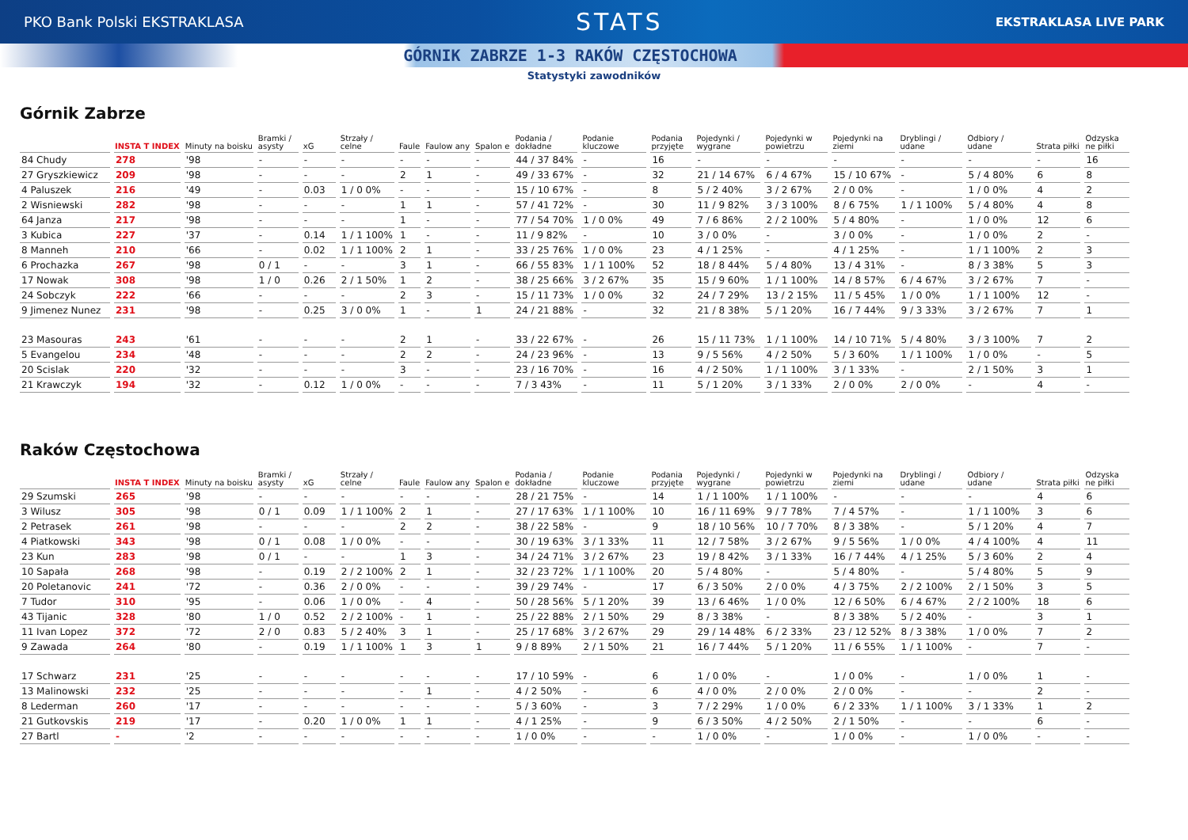PKO Bank Polski EKSTRAKLASA
STATS
EKSTRAKLASA LIVE PARK
GÓRNIK ZABRZE 1-3 RAKÓW CZĘSTOCHOWA
Statystyki zawodników
Górnik Zabrze
| | INSTA T INDEX | Minuty na boisku | Bramki / asysty | xG | Strzały / celne | Faule | Faulow any | Spalon e | Podania / dokładne | Podanie kluczowe | Podania przyjęte | Pojedynki / wygrane | Pojedynki w powietrzu | Pojedynki na ziemi | Dryblingi / udane | Odbiory / udane | Strata piłki | Odzyska ne piłki |
| --- | --- | --- | --- | --- | --- | --- | --- | --- | --- | --- | --- | --- | --- | --- | --- | --- | --- | --- |
| 84 Chudy | 278 | '98 | - | - | - | - | - | - | 44 / 37 84% | - | 16 | - | - | - | - | - | - | 16 |
| 27 Gryszkiewicz | 209 | '98 | - | - | - | 2 | 1 | - | 49 / 33 67% | - | 32 | 21 / 14 67% | 6 / 4 67% | 15 / 10 67% | - | 5 / 4 80% | 6 | 8 |
| 4 Paluszek | 216 | '49 | - | 0.03 | 1 / 0 0% | - | - | - | 15 / 10 67% | - | 8 | 5 / 2 40% | 3 / 2 67% | 2 / 0 0% | - | 1 / 0 0% | 4 | 2 |
| 2 Wisniewski | 282 | '98 | - | - | - | 1 | 1 | - | 57 / 41 72% | - | 30 | 11 / 9 82% | 3 / 3 100% | 8 / 6 75% | 1 / 1 100% | 5 / 4 80% | 4 | 8 |
| 64 Janza | 217 | '98 | - | - | - | 1 | - | - | 77 / 54 70% | 1 / 0 0% | 49 | 7 / 6 86% | 2 / 2 100% | 5 / 4 80% | - | 1 / 0 0% | 12 | 6 |
| 3 Kubica | 227 | '37 | - | 0.14 | 1 / 1 100% | 1 | - | - | 11 / 9 82% | - | 10 | 3 / 0 0% | - | 3 / 0 0% | - | 1 / 0 0% | 2 | - |
| 8 Manneh | 210 | '66 | - | 0.02 | 1 / 1 100% | 2 | 1 | - | 33 / 25 76% | 1 / 0 0% | 23 | 4 / 1 25% | - | 4 / 1 25% | - | 1 / 1 100% | 2 | 3 |
| 6 Prochazka | 267 | '98 | 0 / 1 | - | - | 3 | 1 | - | 66 / 55 83% | 1 / 1 100% | 52 | 18 / 8 44% | 5 / 4 80% | 13 / 4 31% | - | 8 / 3 38% | 5 | 3 |
| 17 Nowak | 308 | '98 | 1 / 0 | 0.26 | 2 / 1 50% | 1 | 2 | - | 38 / 25 66% | 3 / 2 67% | 35 | 15 / 9 60% | 1 / 1 100% | 14 / 8 57% | 6 / 4 67% | 3 / 2 67% | 7 | - |
| 24 Sobczyk | 222 | '66 | - | - | - | 2 | 3 | - | 15 / 11 73% | 1 / 0 0% | 32 | 24 / 7 29% | 13 / 2 15% | 11 / 5 45% | 1 / 0 0% | 1 / 1 100% | 12 | - |
| 9 Jimenez Nunez | 231 | '98 | - | 0.25 | 3 / 0 0% | 1 | - | 1 | 24 / 21 88% | - | 32 | 21 / 8 38% | 5 / 1 20% | 16 / 7 44% | 9 / 3 33% | 3 / 2 67% | 7 | 1 |
| 23 Masouras | 243 | '61 | - | - | - | 2 | 1 | - | 33 / 22 67% | - | 26 | 15 / 11 73% | 1 / 1 100% | 14 / 10 71% | 5 / 4 80% | 3 / 3 100% | 7 | 2 |
| 5 Evangelou | 234 | '48 | - | - | - | 2 | 2 | - | 24 / 23 96% | - | 13 | 9 / 5 56% | 4 / 2 50% | 5 / 3 60% | 1 / 1 100% | 1 / 0 0% | - | 5 |
| 20 Scislak | 220 | '32 | - | - | - | 3 | - | - | 23 / 16 70% | - | 16 | 4 / 2 50% | 1 / 1 100% | 3 / 1 33% | - | 2 / 1 50% | 3 | 1 |
| 21 Krawczyk | 194 | '32 | - | 0.12 | 1 / 0 0% | - | - | - | 7 / 3 43% | - | 11 | 5 / 1 20% | 3 / 1 33% | 2 / 0 0% | 2 / 0 0% | - | 4 | - |
Raków Częstochowa
| | INSTA T INDEX | Minuty na boisku | Bramki / asysty | xG | Strzały / celne | Faule | Faulow any | Spalon e | Podania / dokładne | Podanie kluczowe | Podania przyjęte | Pojedynki / wygrane | Pojedynki w powietrzu | Pojedynki na ziemi | Dryblingi / udane | Odbiory / udane | Strata piłki | Odzyska ne piłki |
| --- | --- | --- | --- | --- | --- | --- | --- | --- | --- | --- | --- | --- | --- | --- | --- | --- | --- | --- |
| 29 Szumski | 265 | '98 | - | - | - | - | - | - | 28 / 21 75% | - | 14 | 1 / 1 100% | 1 / 1 100% | - | - | - | 4 | 6 |
| 3 Wilusz | 305 | '98 | 0 / 1 | 0.09 | 1 / 1 100% | 2 | 1 | - | 27 / 17 63% | 1 / 1 100% | 10 | 16 / 11 69% | 9 / 7 78% | 7 / 4 57% | - | 1 / 1 100% | 3 | 6 |
| 2 Petrasek | 261 | '98 | - | - | - | 2 | 2 | - | 38 / 22 58% | - | 9 | 18 / 10 56% | 10 / 7 70% | 8 / 3 38% | - | 5 / 1 20% | 4 | 7 |
| 4 Piatkowski | 343 | '98 | 0 / 1 | 0.08 | 1 / 0 0% | - | - | - | 30 / 19 63% | 3 / 1 33% | 11 | 12 / 7 58% | 3 / 2 67% | 9 / 5 56% | 1 / 0 0% | 4 / 4 100% | 4 | 11 |
| 23 Kun | 283 | '98 | 0 / 1 | - | - | 1 | 3 | - | 34 / 24 71% | 3 / 2 67% | 23 | 19 / 8 42% | 3 / 1 33% | 16 / 7 44% | 4 / 1 25% | 5 / 3 60% | 2 | 4 |
| 10 Sapała | 268 | '98 | - | 0.19 | 2 / 2 100% | 2 | 1 | - | 32 / 23 72% | 1 / 1 100% | 20 | 5 / 4 80% | - | 5 / 4 80% | - | 5 / 4 80% | 5 | 9 |
| 20 Poletanovic | 241 | '72 | - | 0.36 | 2 / 0 0% | - | - | - | 39 / 29 74% | - | 17 | 6 / 3 50% | 2 / 0 0% | 4 / 3 75% | 2 / 2 100% | 2 / 1 50% | 3 | 5 |
| 7 Tudor | 310 | '95 | - | 0.06 | 1 / 0 0% | - | 4 | - | 50 / 28 56% | 5 / 1 20% | 39 | 13 / 6 46% | 1 / 0 0% | 12 / 6 50% | 6 / 4 67% | 2 / 2 100% | 18 | 6 |
| 43 Tijanic | 328 | '80 | 1 / 0 | 0.52 | 2 / 2 100% | - | 1 | - | 25 / 22 88% | 2 / 1 50% | 29 | 8 / 3 38% | - | 8 / 3 38% | 5 / 2 40% | - | 3 | 1 |
| 11 Ivan Lopez | 372 | '72 | 2 / 0 | 0.83 | 5 / 2 40% | 3 | 1 | - | 25 / 17 68% | 3 / 2 67% | 29 | 29 / 14 48% | 6 / 2 33% | 23 / 12 52% | 8 / 3 38% | 1 / 0 0% | 7 | 2 |
| 9 Zawada | 264 | '80 | - | 0.19 | 1 / 1 100% | 1 | 3 | 1 | 9 / 8 89% | 2 / 1 50% | 21 | 16 / 7 44% | 5 / 1 20% | 11 / 6 55% | 1 / 1 100% | - | 7 | - |
| 17 Schwarz | 231 | '25 | - | - | - | - | - | - | 17 / 10 59% | - | 6 | 1 / 0 0% | - | 1 / 0 0% | - | 1 / 0 0% | 1 | - |
| 13 Malinowski | 232 | '25 | - | - | - | - | 1 | - | 4 / 2 50% | - | 6 | 4 / 0 0% | 2 / 0 0% | 2 / 0 0% | - | - | 2 | - |
| 8 Lederman | 260 | '17 | - | - | - | - | - | - | 5 / 3 60% | - | 3 | 7 / 2 29% | 1 / 0 0% | 6 / 2 33% | 1 / 1 100% | 3 / 1 33% | 1 | 2 |
| 21 Gutkovskis | 219 | '17 | - | 0.20 | 1 / 0 0% | 1 | 1 | - | 4 / 1 25% | - | 9 | 6 / 3 50% | 4 / 2 50% | 2 / 1 50% | - | - | 6 | - |
| 27 Bartl | - | '2 | - | - | - | - | - | - | 1 / 0 0% | - | - | 1 / 0 0% | - | 1 / 0 0% | - | 1 / 0 0% | - | - |